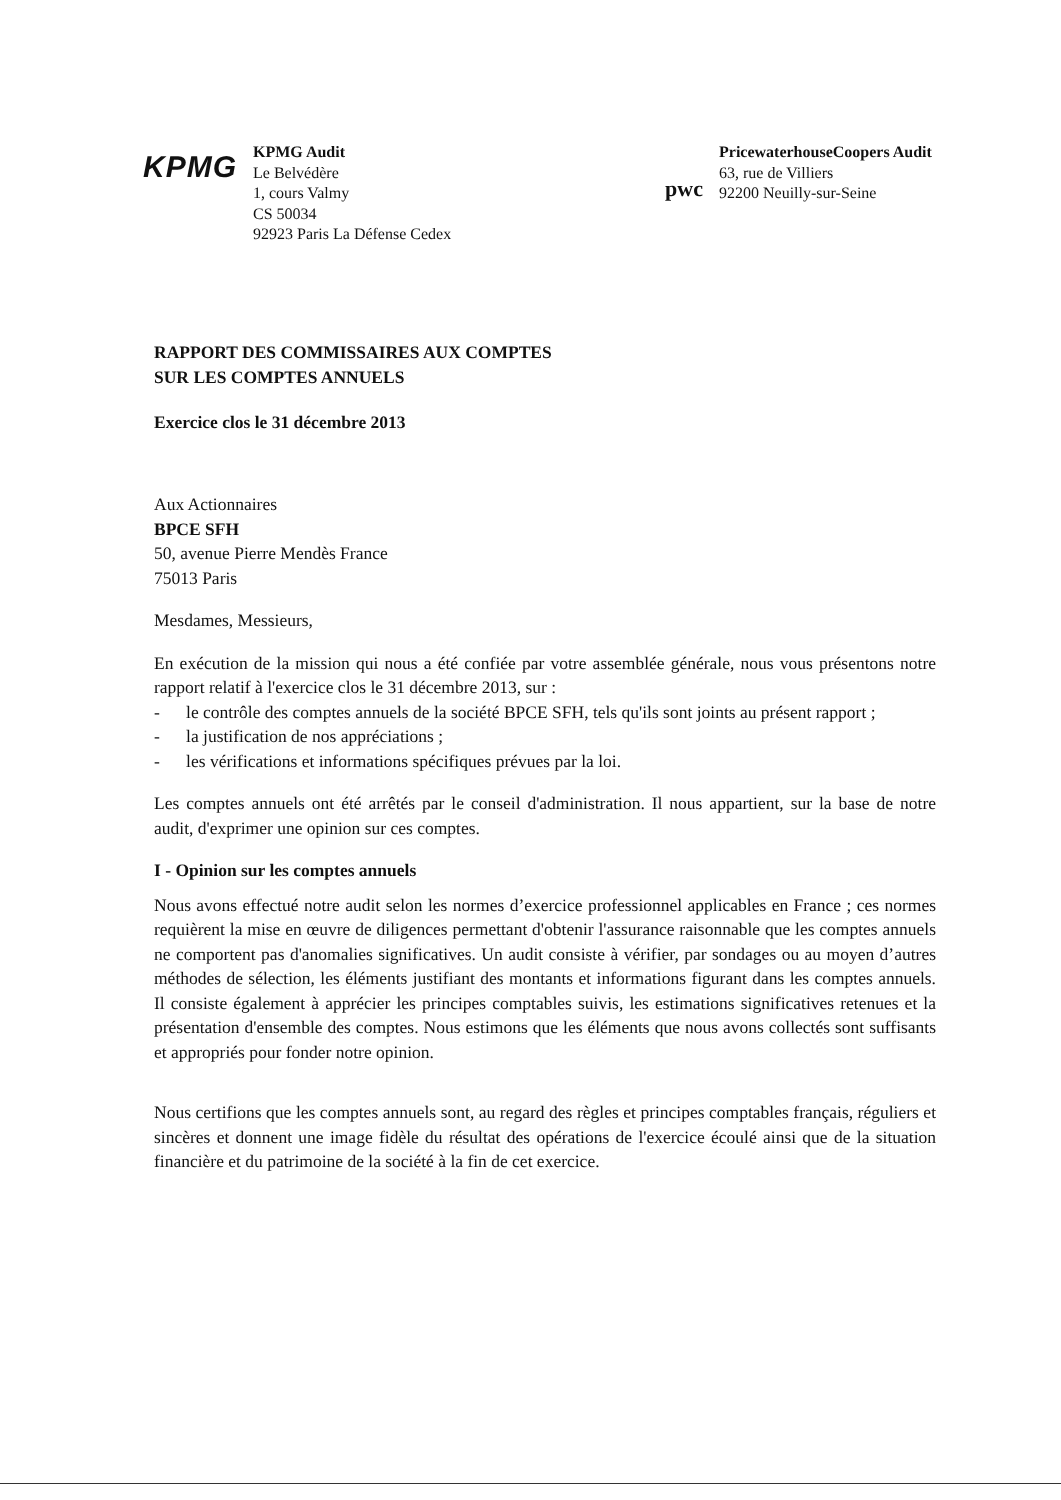KPMG
KPMG Audit
Le Belvédère
1, cours Valmy
CS 50034
92923 Paris La Défense Cedex
pwc
PricewaterhouseCoopers Audit
63, rue de Villiers
92200 Neuilly-sur-Seine
RAPPORT DES COMMISSAIRES AUX COMPTES
SUR LES COMPTES ANNUELS
Exercice clos le 31 décembre 2013
Aux Actionnaires
BPCE SFH
50, avenue Pierre Mendès France
75013 Paris
Mesdames, Messieurs,
En exécution de la mission qui nous a été confiée par votre assemblée générale, nous vous présentons notre rapport relatif à l'exercice clos le 31 décembre 2013, sur :
- le contrôle des comptes annuels de la société BPCE SFH, tels qu'ils sont joints au présent rapport ;
- la justification de nos appréciations ;
- les vérifications et informations spécifiques prévues par la loi.
Les comptes annuels ont été arrêtés par le conseil d'administration. Il nous appartient, sur la base de notre audit, d'exprimer une opinion sur ces comptes.
I - Opinion sur les comptes annuels
Nous avons effectué notre audit selon les normes d’exercice professionnel applicables en France ; ces normes requièrent la mise en œuvre de diligences permettant d'obtenir l'assurance raisonnable que les comptes annuels ne comportent pas d'anomalies significatives. Un audit consiste à vérifier, par sondages ou au moyen d’autres méthodes de sélection, les éléments justifiant des montants et informations figurant dans les comptes annuels. Il consiste également à apprécier les principes comptables suivis, les estimations significatives retenues et la présentation d'ensemble des comptes. Nous estimons que les éléments que nous avons collectés sont suffisants et appropriés pour fonder notre opinion.
Nous certifions que les comptes annuels sont, au regard des règles et principes comptables français, réguliers et sincères et donnent une image fidèle du résultat des opérations de l'exercice écoulé ainsi que de la situation financière et du patrimoine de la société à la fin de cet exercice.